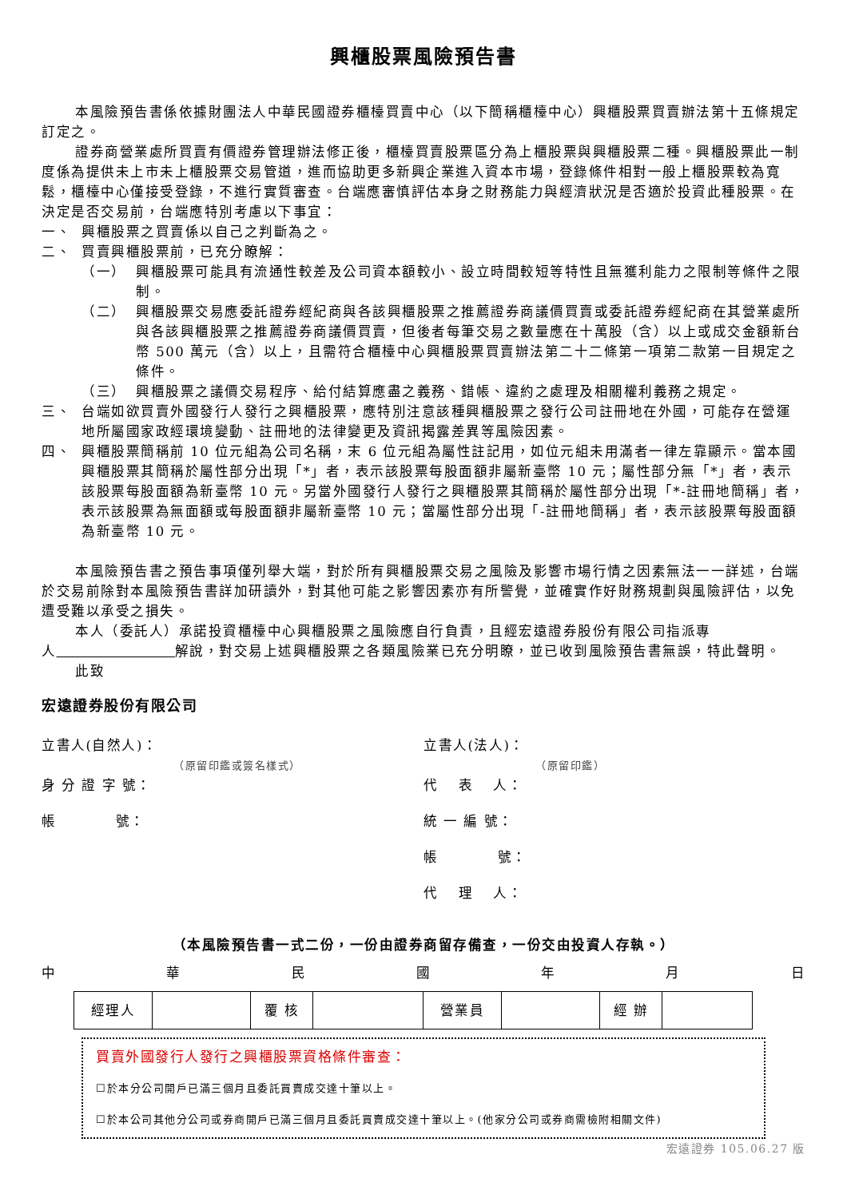興櫃股票風險預告書
本風險預告書係依據財團法人中華民國證券櫃檯買賣中心（以下簡稱櫃檯中心）興櫃股票買賣辦法第十五條規定訂定之。
證券商營業處所買賣有價證券管理辦法修正後，櫃檯買賣股票區分為上櫃股票與興櫃股票二種。興櫃股票此一制度係為提供未上市未上櫃股票交易管道，進而協助更多新興企業進入資本市場，登錄條件相對一般上櫃股票較為寬鬆，櫃檯中心僅接受登錄，不進行實質審查。台端應審慎評估本身之財務能力與經濟狀況是否適於投資此種股票。在決定是否交易前，台端應特別考慮以下事宜：
一、 興櫃股票之買賣係以自己之判斷為之。
二、 買賣興櫃股票前，已充分瞭解：
（一） 興櫃股票可能具有流通性較差及公司資本額較小、設立時間較短等特性且無獲利能力之限制等條件之限制。
（二） 興櫃股票交易應委託證券經紀商與各該興櫃股票之推薦證券商議價買賣或委託證券經紀商在其營業處所與各該興櫃股票之推薦證券商議價買賣，但後者每筆交易之數量應在十萬股（含）以上或成交金額新台幣 500 萬元（含）以上，且需符合櫃檯中心興櫃股票買賣辦法第二十二條第一項第二款第一目規定之條件。
（三） 興櫃股票之議價交易程序、給付結算應盡之義務、錯帳、違約之處理及相關權利義務之規定。
三、 台端如欲買賣外國發行人發行之興櫃股票，應特別注意該種興櫃股票之發行公司註冊地在外國，可能存在營運地所屬國家政經環境變動、註冊地的法律變更及資訊揭露差異等風險因素。
四、 興櫃股票簡稱前 10 位元組為公司名稱，末 6 位元組為屬性註記用，如位元組未用滿者一律左靠顯示。當本國興櫃股票其簡稱於屬性部分出現「*」者，表示該股票每股面額非屬新臺幣 10 元；屬性部分無「*」者，表示該股票每股面額為新臺幣 10 元。另當外國發行人發行之興櫃股票其簡稱於屬性部分出現「*-註冊地簡稱」者，表示該股票為無面額或每股面額非屬新臺幣 10 元；當屬性部分出現「-註冊地簡稱」者，表示該股票每股面額為新臺幣 10 元。
本風險預告書之預告事項僅列舉大端，對於所有興櫃股票交易之風險及影響市場行情之因素無法一一詳述，台端於交易前除對本風險預告書詳加研讀外，對其他可能之影響因素亦有所警覺，並確實作好財務規劃與風險評估，以免遭受難以承受之損失。
本人（委託人）承諾投資櫃檯中心興櫃股票之風險應自行負責，且經宏遠證券股份有限公司指派專人 解說，對交易上述興櫃股票之各類風險業已充分明瞭，並已收到風險預告書無誤，特此聲明。
此致
宏遠證券股份有限公司
立書人(自然人)：
（原留印鑑或簽名樣式）
身 分 證 字 號：
帳　　　　號：
立書人(法人)：
（原留印鑑）
代　 表　 人：
統 一 編 號：
帳　　　　號：
代　 理　 人：
（本風險預告書一式二份，一份由證券商留存備查，一份交由投資人存執。）
中華民國年月日
| 經理人 | | 覆 核 | | 營業員 | | 經 辦 | |
買賣外國發行人發行之興櫃股票資格條件審查：
☐於本分公司開戶已滿三個月且委託買賣成交達十筆以上。
☐於本公司其他分公司或券商開戶已滿三個月且委託買賣成交達十筆以上。(他家分公司或券商需檢附相關文件)
宏遠證券 105.06.27 版